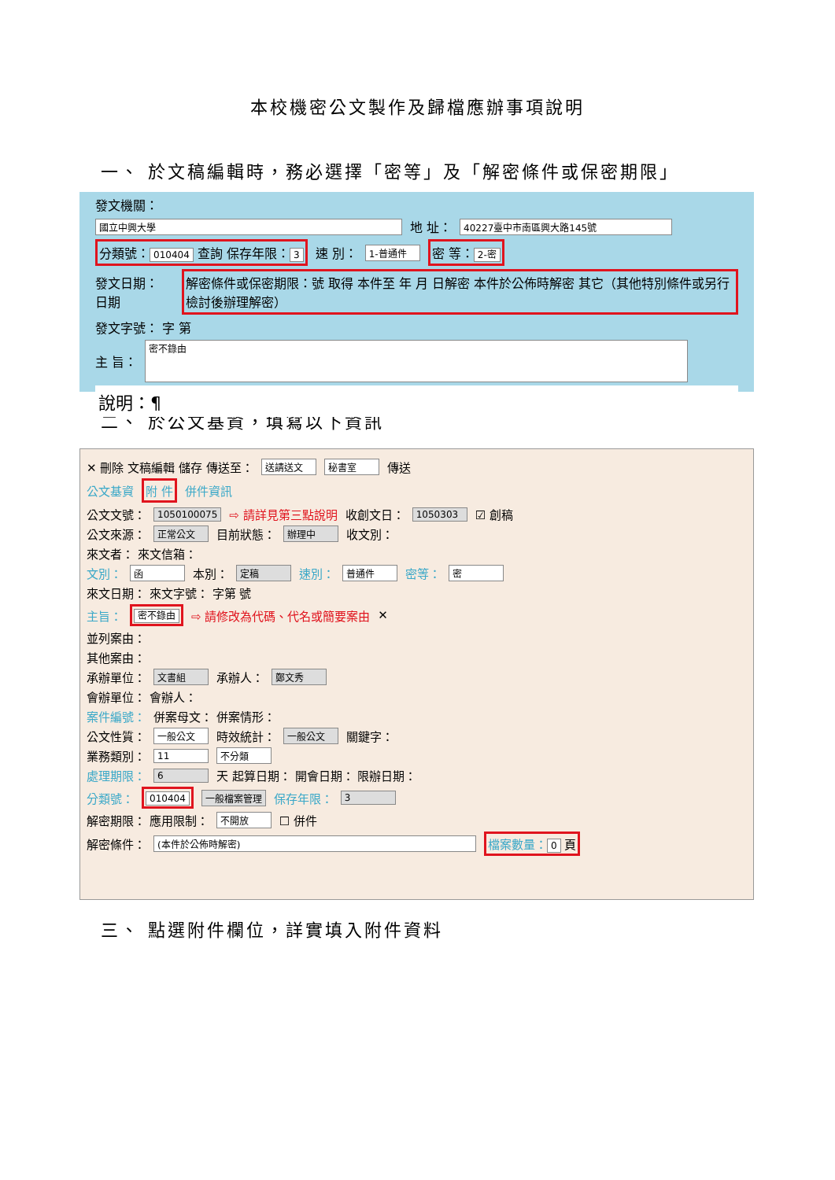本校機密公文製作及歸檔應辦事項說明
一、 於文稿編輯時，務必選擇「密等」及「解密條件或保密期限」
發文機關：
國立中興大學 地 址： 40227臺中市南區興大路145號
分類號： 010404 查詢 保存年限： 3 速 別： 1-普通件 密 等： 2-密
發文日期： 日期 解密條件或保密期限：號 取得 本件至 年 月 日解密 本件於公佈時解密 其它（其他特別條件或另行檢討後辦理解密）
發文字號： 字 第
主 旨： 密不錄由
說明：¶
二、 於公文基資，填寫以下資訊
✕ 刪除 文稿編輯 儲存 傳送至： 送請送文 秘書室 傳送
公文基資 附 件 併件資訊
公文文號： 1050100075 ⇨ 請詳見第三點說明 收創文日： 1050303 ☑ 創稿
公文來源： 正常公文 目前狀態： 辦理中 收文別：
來文者： 來文信箱：
文別： 函 本別： 定稿 速別： 普通件 密等： 密
來文日期： 來文字號： 字第 號
主旨： 密不錄由 ⇨ 請修改為代碼、代名或簡要案由 ✕
並列案由：
其他案由：
承辦單位： 文書組 承辦人： 鄭文秀
會辦單位： 會辦人：
案件編號： 併案母文： 併案情形：
公文性質： 一般公文 時效統計： 一般公文 關鍵字：
業務類別： 11 不分類
處理期限： 6 天 起算日期： 開會日期： 限辦日期：
分類號： 010404 一般檔案管理 保存年限： 3
解密期限： 應用限制： 不開放 ☐ 併件
解密條件： (本件於公佈時解密) 檔案數量： 0 頁
三、 點選附件欄位，詳實填入附件資料